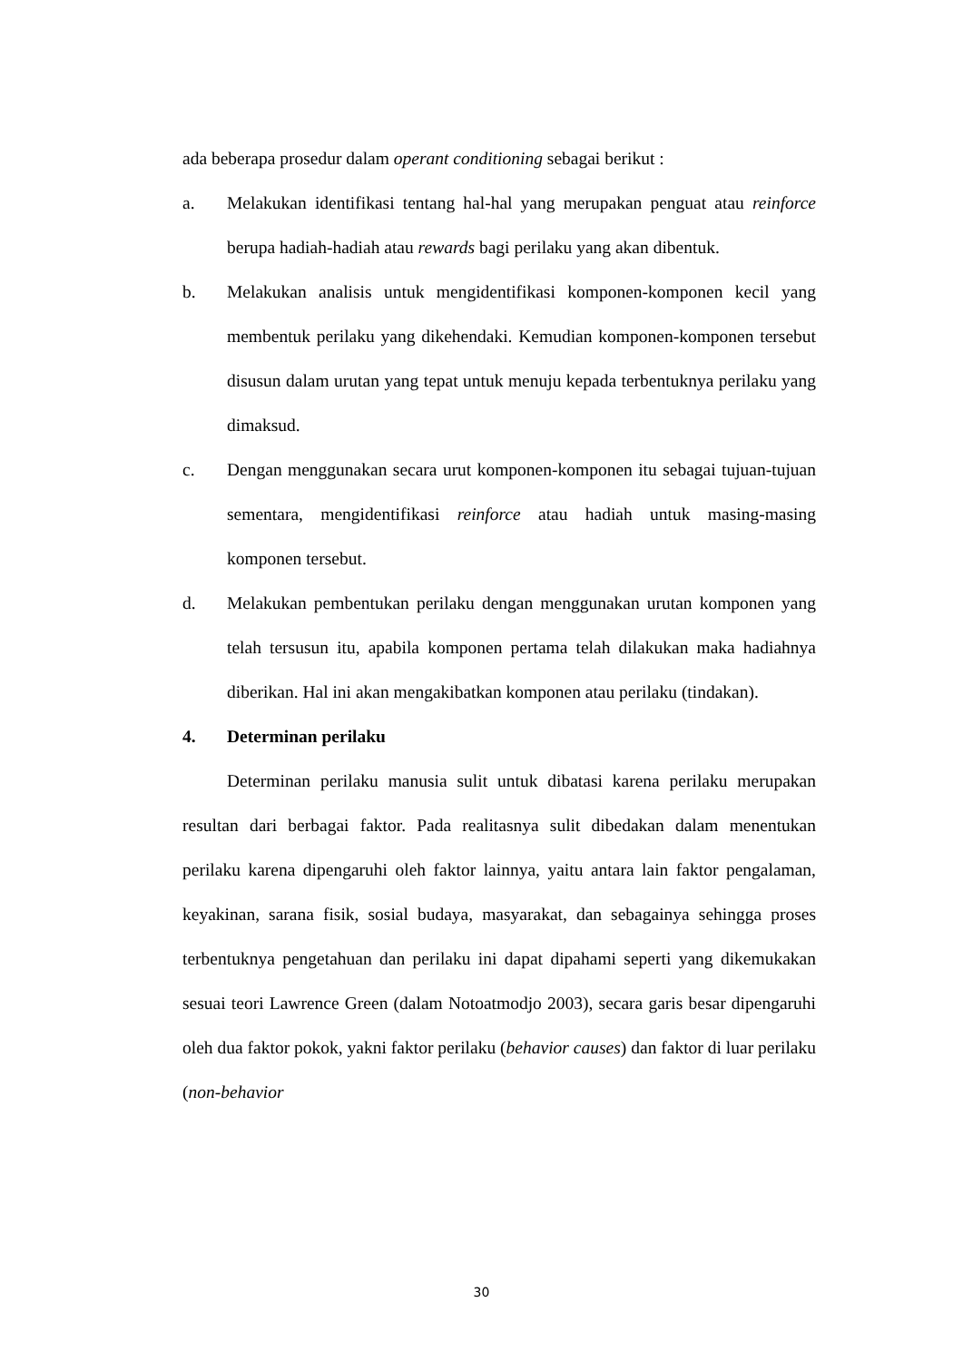ada beberapa prosedur dalam operant conditioning sebagai berikut :
a. Melakukan identifikasi tentang hal-hal yang merupakan penguat atau reinforce berupa hadiah-hadiah atau rewards bagi perilaku yang akan dibentuk.
b. Melakukan analisis untuk mengidentifikasi komponen-komponen kecil yang membentuk perilaku yang dikehendaki. Kemudian komponen-komponen tersebut disusun dalam urutan yang tepat untuk menuju kepada terbentuknya perilaku yang dimaksud.
c. Dengan menggunakan secara urut komponen-komponen itu sebagai tujuan-tujuan sementara, mengidentifikasi reinforce atau hadiah untuk masing-masing komponen tersebut.
d. Melakukan pembentukan perilaku dengan menggunakan urutan komponen yang telah tersusun itu, apabila komponen pertama telah dilakukan maka hadiahnya diberikan. Hal ini akan mengakibatkan komponen atau perilaku (tindakan).
4. Determinan perilaku
Determinan perilaku manusia sulit untuk dibatasi karena perilaku merupakan resultan dari berbagai faktor. Pada realitasnya sulit dibedakan dalam menentukan perilaku karena dipengaruhi oleh faktor lainnya, yaitu antara lain faktor pengalaman, keyakinan, sarana fisik, sosial budaya, masyarakat, dan sebagainya sehingga proses terbentuknya pengetahuan dan perilaku ini dapat dipahami seperti yang dikemukakan sesuai teori Lawrence Green (dalam Notoatmodjo 2003), secara garis besar dipengaruhi oleh dua faktor pokok, yakni faktor perilaku (behavior causes) dan faktor di luar perilaku (non-behavior
30